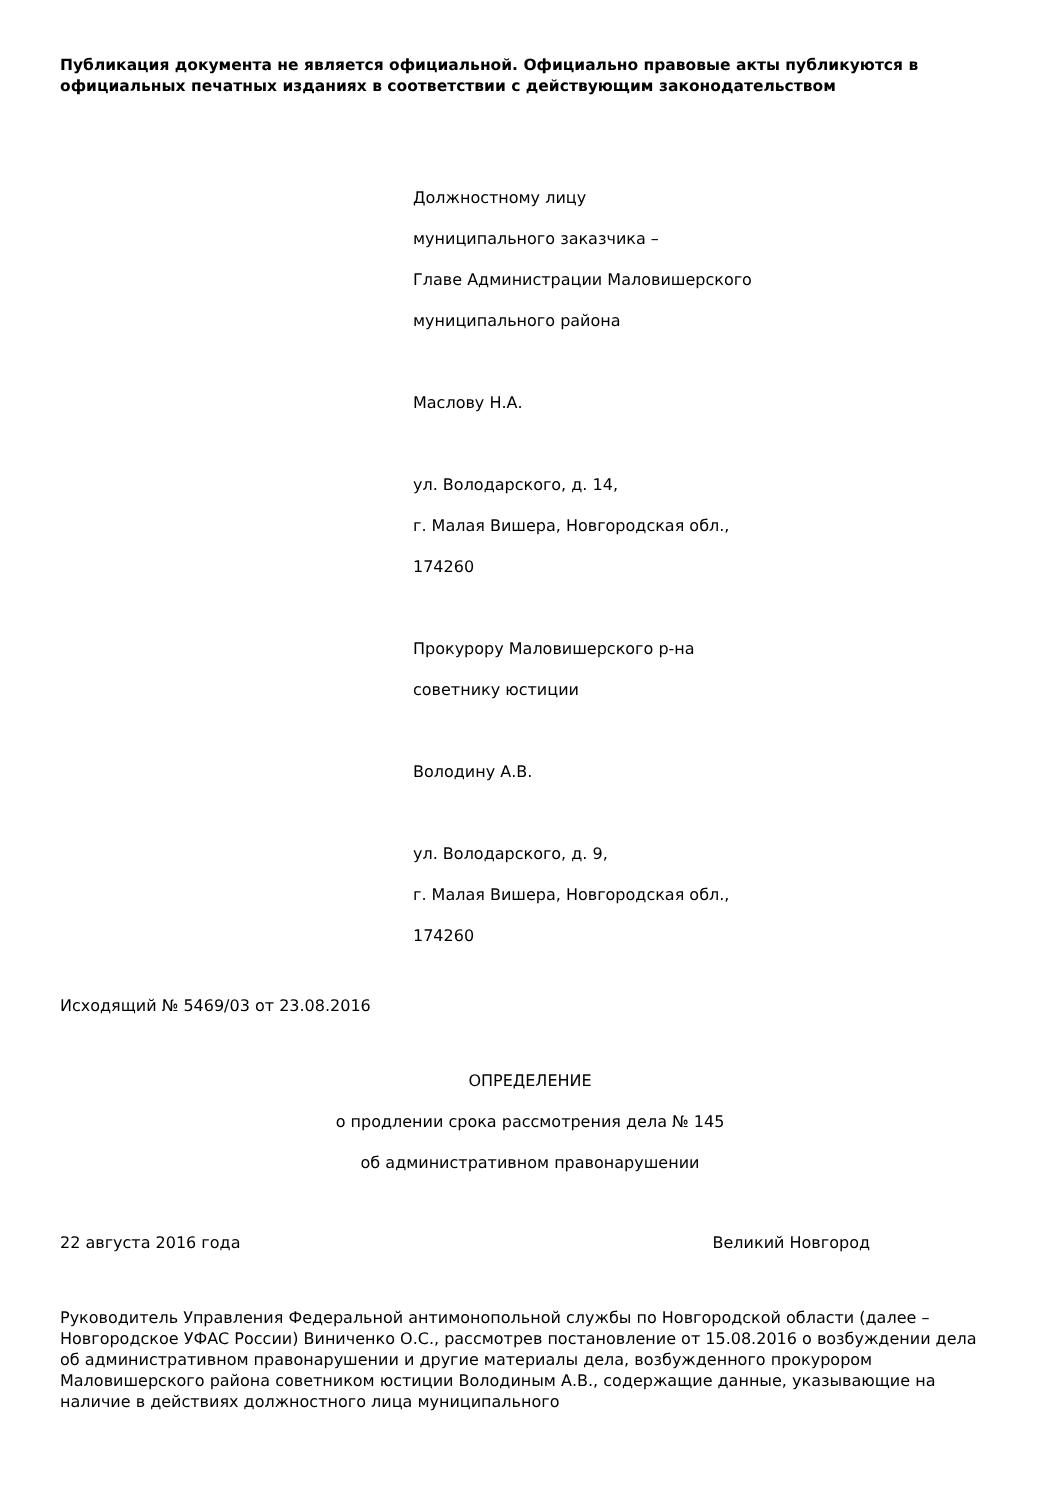Публикация документа не является официальной. Официально правовые акты публикуются в официальных печатных изданиях в соответствии с действующим законодательством
Должностному лицу
муниципального заказчика –
Главе Администрации Маловишерского
муниципального района
Маслову Н.А.
ул. Володарского, д. 14,
г. Малая Вишера, Новгородская обл.,
174260
Прокурору Маловишерского р-на
советнику юстиции
Володину А.В.
ул. Володарского, д. 9,
г. Малая Вишера, Новгородская обл.,
174260
Исходящий № 5469/03 от 23.08.2016
ОПРЕДЕЛЕНИЕ
о продлении срока рассмотрения дела № 145
об административном правонарушении
22 августа 2016 года Великий Новгород
Руководитель Управления Федеральной антимонопольной службы по Новгородской области (далее – Новгородское УФАС России) Виниченко О.С., рассмотрев постановление от 15.08.2016 о возбуждении дела об административном правонарушении и другие материалы дела, возбужденного прокурором Маловишерского района советником юстиции Володиным А.В., содержащие данные, указывающие на наличие в действиях должностного лица муниципального